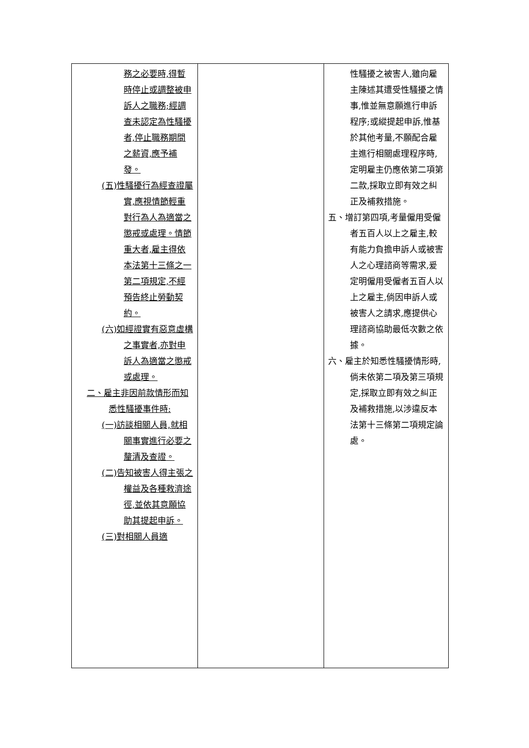| 務之必要時,得暫時停止或調整被申訴人之職務;經調查未認定為性騷擾者,停止職務期間之薪資,應予補發。 (五)性騷擾行為經查證屬實,應視情節輕重對行為人為適當之懲戒或處理。情節重大者,雇主得依本法第十三條之一第二項規定,不經預告終止勞動契約。 (六)如經證實有惡意虛構之事實者,亦對申訴人為適當之懲戒或處理。 二、雇主非因前款情形而知悉性騷擾事件時: (一)訪談相關人員,就相關事實進行必要之釐清及查證。 (二)告知被害人得主張之權益及各種救濟途徑,並依其意願協助其提起申訴。 (三)對相關人員適 | | 性騷擾之被害人,雖向雇主陳述其遭受性騷擾之情事,惟並無意願進行申訴程序;或縱提起申訴,惟基於其他考量,不願配合雇主進行相關處理程序時,定明雇主仍應依第二項第二款,採取立即有效之糾正及補救措施。 五、增訂第四項,考量僱用受僱者五百人以上之雇主,較有能力負擔申訴人或被害人之心理諮商等需求,爰定明僱用受僱者五百人以上之雇主,倘因申訴人或被害人之請求,應提供心理諮商協助最低次數之依據。 六、雇主於知悉性騷擾情形時,倘未依第二項及第三項規定,採取立即有效之糾正及補救措施,以涉違反本法第十三條第二項規定論處。 |